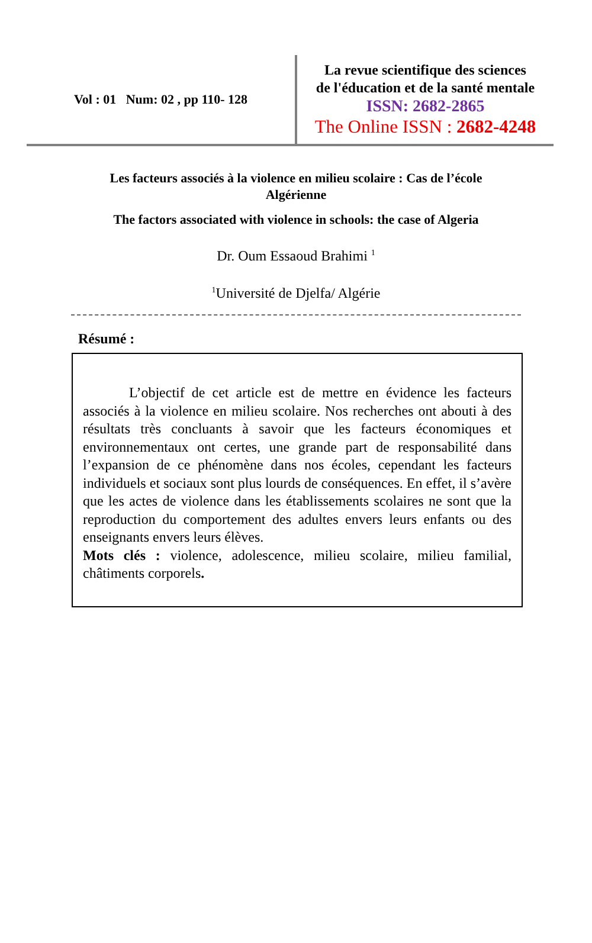Vol : 01 Num: 02 , pp 110- 128
La revue scientifique des sciences
de l'éducation et de la santé mentale
ISSN: 2682-2865
The Online ISSN : 2682-4248
Les facteurs associés à la violence en milieu scolaire : Cas de l’école
Algérienne
The factors associated with violence in schools: the case of Algeria
Dr. Oum Essaoud Brahimi <sup>1</sup>
<sup>1</sup> Université de Djelfa/ Algérie
Résumé :
L’objectif de cet article est de mettre en évidence les facteurs associés à la violence en milieu scolaire. Nos recherches ont abouti à des résultats très concluants à savoir que les facteurs économiques et environnementaux ont certes, une grande part de responsabilité dans l’expansion de ce phénomène dans nos écoles, cependant les facteurs individuels et sociaux sont plus lourds de conséquences. En effet, il s’avère que les actes de violence dans les établissements scolaires ne sont que la reproduction du comportement des adultes envers leurs enfants ou des enseignants envers leurs élèves.
Mots clés : violence, adolescence, milieu scolaire, milieu familial, châtiments corporels.